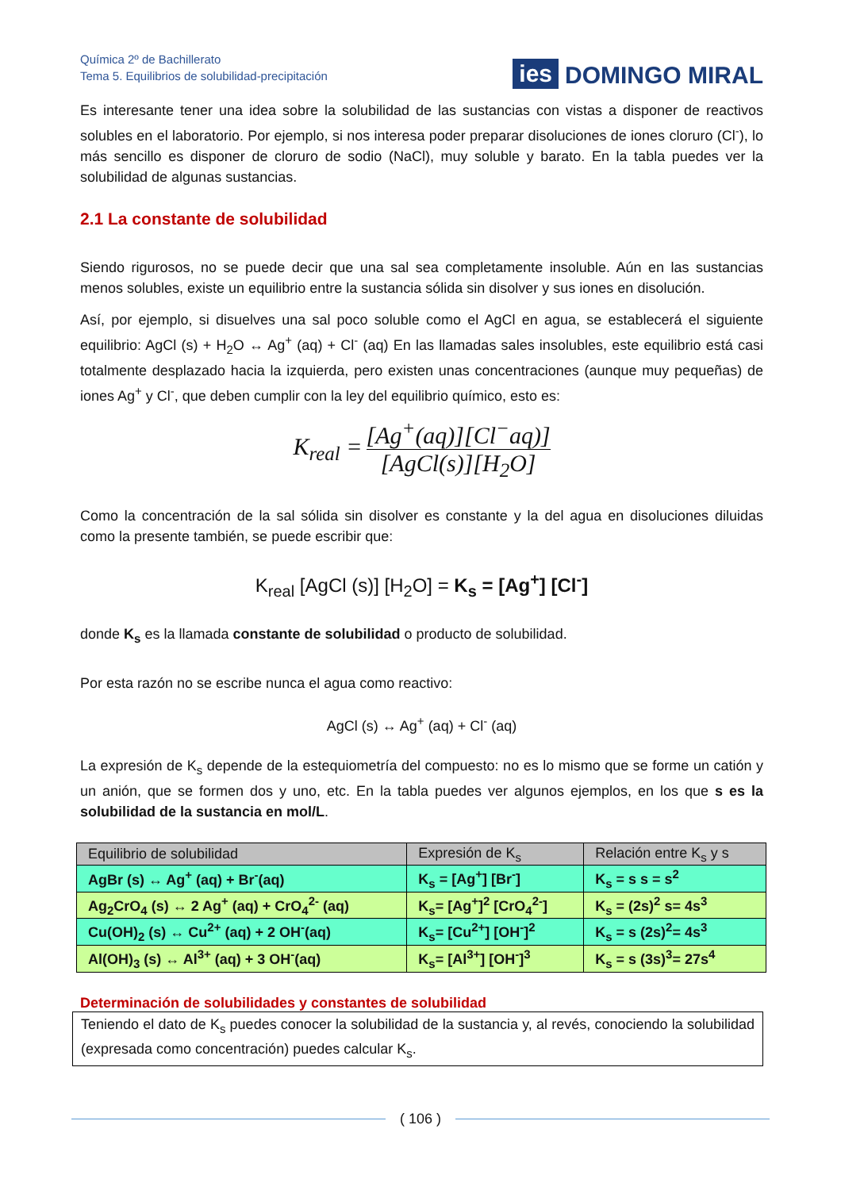Química 2º de Bachillerato
Tema 5. Equilibrios de solubilidad-precipitación
ies DOMINGO MIRAL
Es interesante tener una idea sobre la solubilidad de las sustancias con vistas a disponer de reactivos solubles en el laboratorio. Por ejemplo, si nos interesa poder preparar disoluciones de iones cloruro (Cl<sup>-</sup>), lo más sencillo es disponer de cloruro de sodio (NaCl), muy soluble y barato. En la tabla puedes ver la solubilidad de algunas sustancias.
2.1 La constante de solubilidad
Siendo rigurosos, no se puede decir que una sal sea completamente insoluble. Aún en las sustancias menos solubles, existe un equilibrio entre la sustancia sólida sin disolver y sus iones en disolución.
Así, por ejemplo, si disuelves una sal poco soluble como el AgCl en agua, se establecerá el siguiente equilibrio: AgCl (s) + H<sub>2</sub>O ↔ Ag<sup>+</sup> (aq) + Cl<sup>-</sup> (aq) En las llamadas sales insolubles, este equilibrio está casi totalmente desplazado hacia la izquierda, pero existen unas concentraciones (aunque muy pequeñas) de iones Ag<sup>+</sup> y Cl<sup>-</sup>, que deben cumplir con la ley del equilibrio químico, esto es:
K<sub>real</sub> = [Ag<sup>+</sup>(aq)][Cl<sup>−</sup>aq)] [AgCl(s)][H<sub>2</sub>O]
Como la concentración de la sal sólida sin disolver es constante y la del agua en disoluciones diluidas como la presente también, se puede escribir que:
K<sub>real</sub> [AgCl (s)] [H<sub>2</sub>O] = K<sub>s</sub> = [Ag<sup>+</sup>] [Cl<sup>-</sup>]
donde K<sub>s</sub> es la llamada constante de solubilidad o producto de solubilidad.
Por esta razón no se escribe nunca el agua como reactivo:
AgCl (s) ↔ Ag<sup>+</sup> (aq) + Cl<sup>-</sup> (aq)
La expresión de K<sub>s</sub> depende de la estequiometría del compuesto: no es lo mismo que se forme un catión y un anión, que se formen dos y uno, etc. En la tabla puedes ver algunos ejemplos, en los que s es la solubilidad de la sustancia en mol/L.
| Equilibrio de solubilidad | Expresión de K<sub>s</sub> | Relación entre K<sub>s</sub> y s |
| --- | --- | --- |
| AgBr (s) ↔ Ag<sup>+</sup> (aq) + Br<sup>-</sup>(aq) | K<sub>s</sub> = [Ag<sup>+</sup>] [Br<sup>-</sup>] | K<sub>s</sub> = s s = s<sup>2</sup> |
| Ag<sub>2</sub>CrO<sub>4</sub> (s) ↔ 2 Ag<sup>+</sup> (aq) + CrO<sub>4</sub><sup>2-</sup> (aq) | K<sub>s</sub>= [Ag<sup>+</sup>]<sup>2</sup> [CrO<sub>4</sub><sup>2-</sup>] | K<sub>s</sub> = (2s)<sup>2</sup> s= 4s<sup>3</sup> |
| Cu(OH)<sub>2</sub> (s) ↔ Cu<sup>2+</sup> (aq) + 2 OH<sup>-</sup>(aq) | K<sub>s</sub>= [Cu<sup>2+</sup>] [OH<sup>-</sup>]<sup>2</sup> | K<sub>s</sub> = s (2s)<sup>2</sup>= 4s<sup>3</sup> |
| Al(OH)<sub>3</sub> (s) ↔ Al<sup>3+</sup> (aq) + 3 OH<sup>-</sup>(aq) | K<sub>s</sub>= [Al<sup>3+</sup>] [OH<sup>-</sup>]<sup>3</sup> | K<sub>s</sub> = s (3s)<sup>3</sup>= 27s<sup>4</sup> |
Determinación de solubilidades y constantes de solubilidad
Teniendo el dato de K<sub>s</sub> puedes conocer la solubilidad de la sustancia y, al revés, conociendo la solubilidad (expresada como concentración) puedes calcular K<sub>s</sub>.
( 106 )